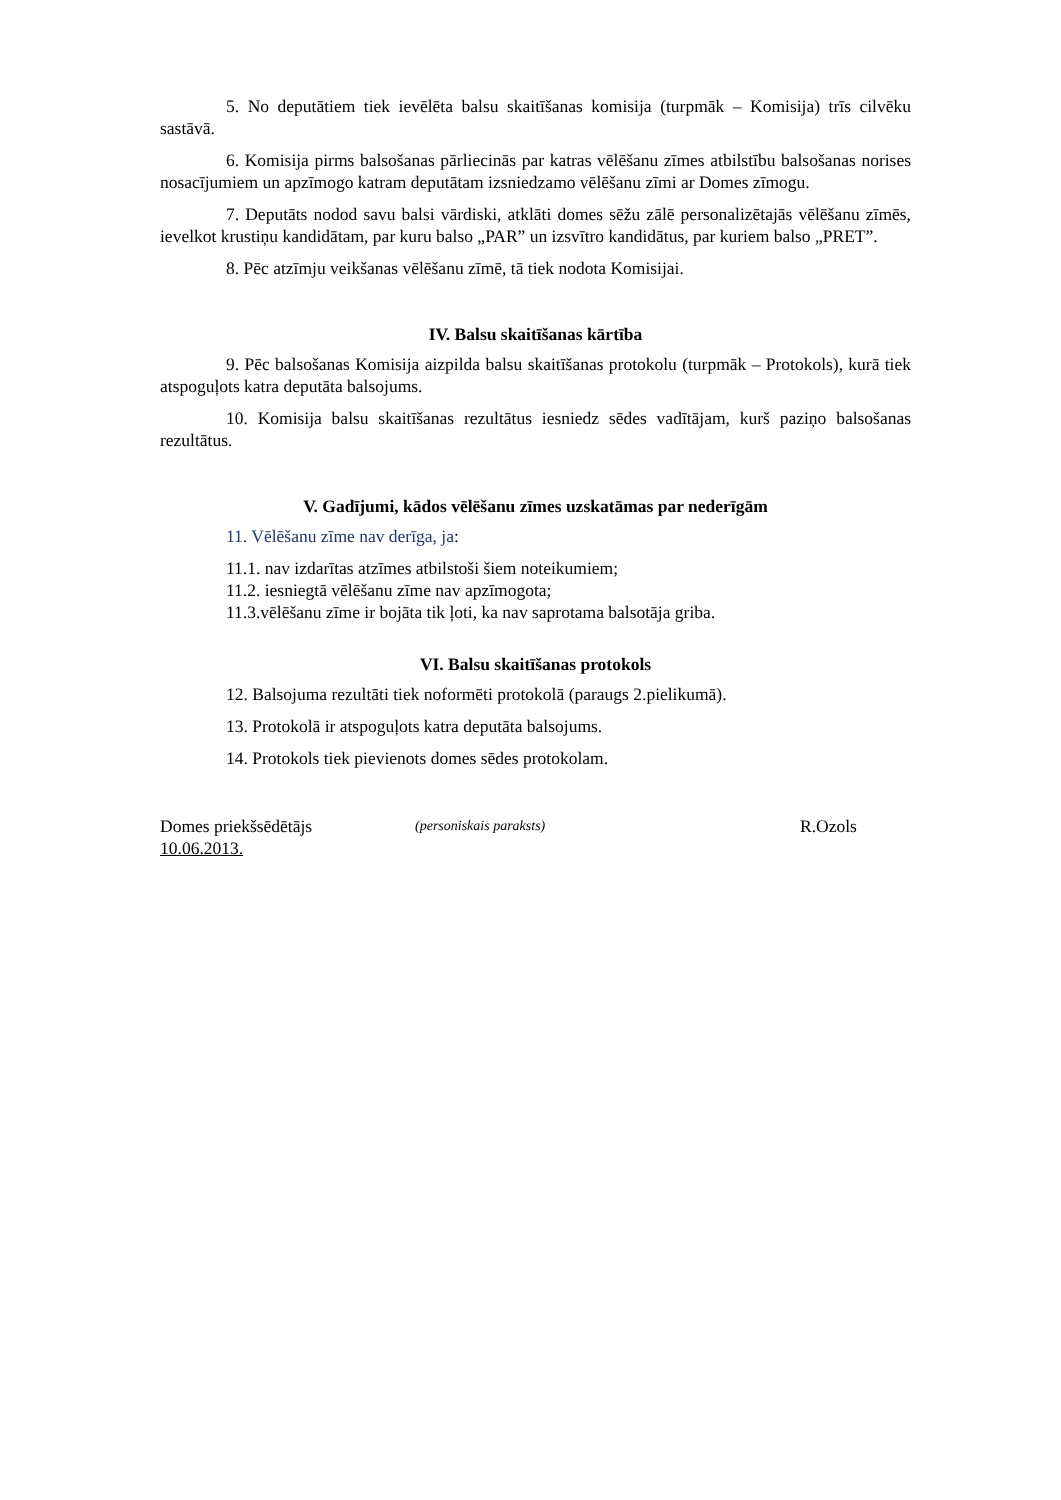5. No deputātiem tiek ievēlēta balsu skaitīšanas komisija (turpmāk – Komisija) trīs cilvēku sastāvā.
6. Komisija pirms balsošanas pārliecinās par katras vēlēšanu zīmes atbilstību balsošanas norises nosacījumiem un apzīmogo katram deputātam izsniedzamo vēlēšanu zīmi ar Domes zīmogu.
7. Deputāts nodod savu balsi vārdiski, atklāti domes sēžu zālē personalizētajās vēlēšanu zīmēs, ievelkot krustiņu kandidātam, par kuru balso „PAR” un izsvītro kandidātus, par kuriem balso „PRET”.
8. Pēc atzīmju veikšanas vēlēšanu zīmē, tā tiek nodota Komisijai.
IV. Balsu skaitīšanas kārtība
9. Pēc balsošanas Komisija aizpilda balsu skaitīšanas protokolu (turpmāk – Protokols), kurā tiek atspoguļots katra deputāta balsojums.
10. Komisija balsu skaitīšanas rezultātus iesniedz sēdes vadītājam, kurš paziņo balsošanas rezultātus.
V. Gadījumi, kādos vēlēšanu zīmes uzskatāmas par nederīgām
11. Vēlēšanu zīme nav derīga, ja:
11.1. nav izdarītas atzīmes atbilstoši šiem noteikumiem;
11.2. iesniegtā vēlēšanu zīme nav apzīmogota;
11.3.vēlēšanu zīme ir bojāta tik ļoti, ka nav saprotama balsotāja griba.
VI. Balsu skaitīšanas protokols
12. Balsojuma rezultāti tiek noformēti protokolā (paraugs 2.pielikumā).
13. Protokolā ir atspoguļots katra deputāta balsojums.
14. Protokols tiek pievienots domes sēdes protokolam.
Domes priekšsēdētājs (personiskais paraksts) R.Ozols
10.06.2013.